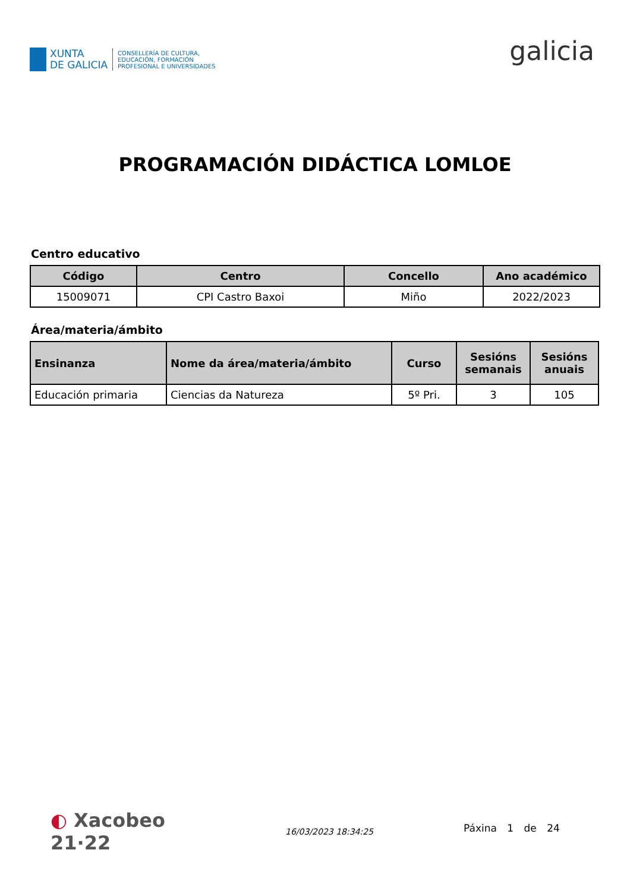XUNTA
DE GALICIA
CONSELLERÍA DE CULTURA,
EDUCACIÓN, FORMACIÓN
PROFESIONAL E UNIVERSIDADES
galicia
PROGRAMACIÓN DIDÁCTICA LOMLOE
Centro educativo
| Código | Centro | Concello | Ano académico |
| --- | --- | --- | --- |
| 15009071 | CPI Castro Baxoi | Miño | 2022/2023 |
Área/materia/ámbito
| Ensinanza | Nome da área/materia/ámbito | Curso | Sesións semanais | Sesións anuais |
| --- | --- | --- | --- | --- |
| Educación primaria | Ciencias da Natureza | 5º Pri. | 3 | 105 |
◐ Xacobeo 21·22
16/03/2023 18:34:25
Páxina 1 de 24